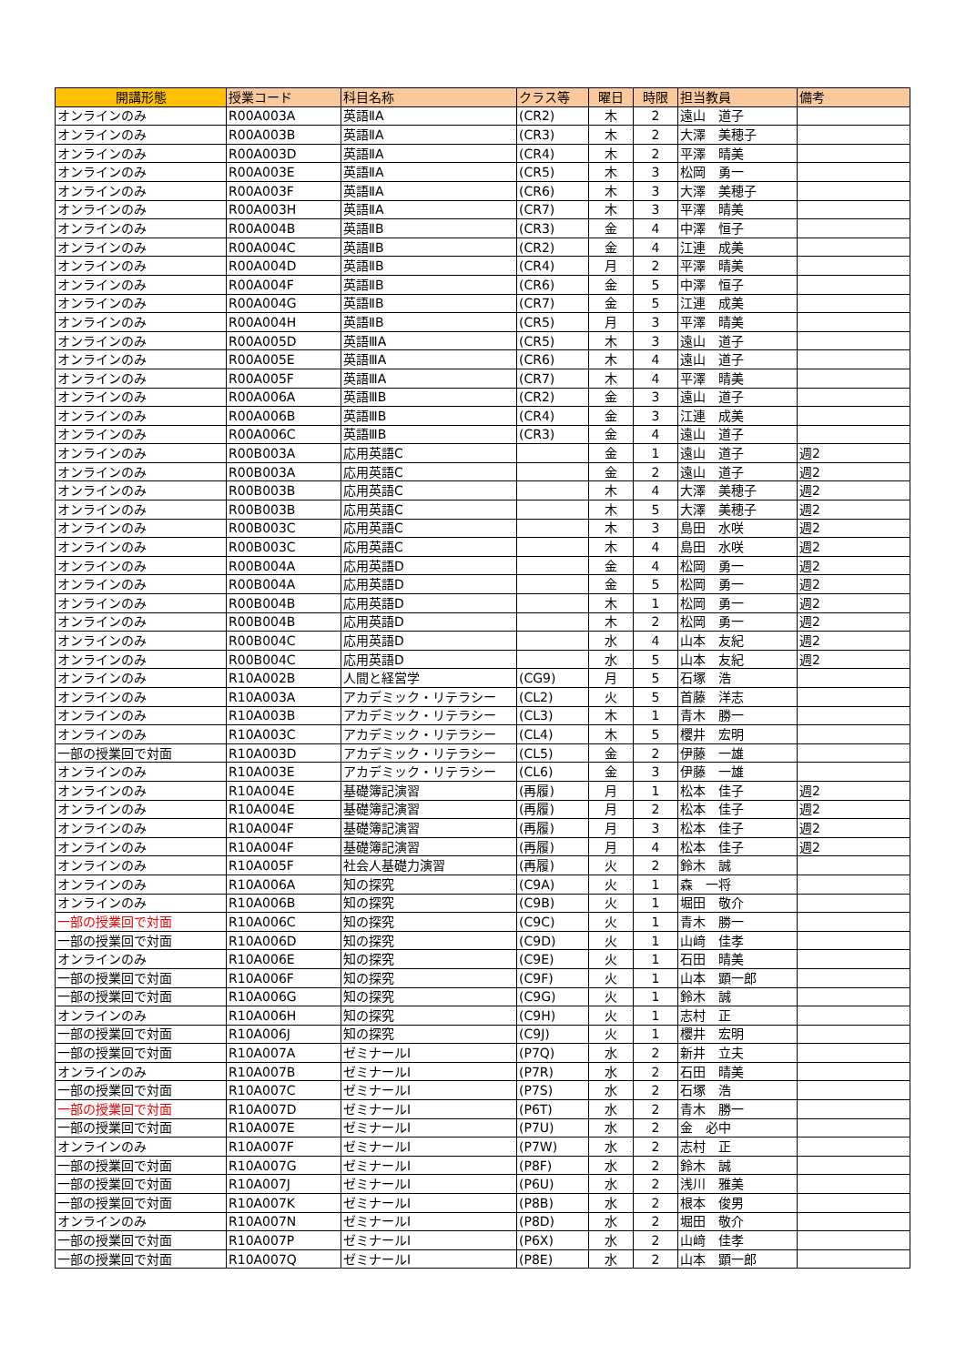| 開講形態 | 授業コード | 科目名称 | クラス等 | 曜日 | 時限 | 担当教員 | 備考 |
| --- | --- | --- | --- | --- | --- | --- | --- |
| オンラインのみ | R00A003A | 英語ⅡA | (CR2) | 木 | 2 | 遠山 道子 | |
| オンラインのみ | R00A003B | 英語ⅡA | (CR3) | 木 | 2 | 大澤 美穂子 | |
| オンラインのみ | R00A003D | 英語ⅡA | (CR4) | 木 | 2 | 平澤 晴美 | |
| オンラインのみ | R00A003E | 英語ⅡA | (CR5) | 木 | 3 | 松岡 勇一 | |
| オンラインのみ | R00A003F | 英語ⅡA | (CR6) | 木 | 3 | 大澤 美穂子 | |
| オンラインのみ | R00A003H | 英語ⅡA | (CR7) | 木 | 3 | 平澤 晴美 | |
| オンラインのみ | R00A004B | 英語ⅡB | (CR3) | 金 | 4 | 中澤 恒子 | |
| オンラインのみ | R00A004C | 英語ⅡB | (CR2) | 金 | 4 | 江連 成美 | |
| オンラインのみ | R00A004D | 英語ⅡB | (CR4) | 月 | 2 | 平澤 晴美 | |
| オンラインのみ | R00A004F | 英語ⅡB | (CR6) | 金 | 5 | 中澤 恒子 | |
| オンラインのみ | R00A004G | 英語ⅡB | (CR7) | 金 | 5 | 江連 成美 | |
| オンラインのみ | R00A004H | 英語ⅡB | (CR5) | 月 | 3 | 平澤 晴美 | |
| オンラインのみ | R00A005D | 英語ⅢA | (CR5) | 木 | 3 | 遠山 道子 | |
| オンラインのみ | R00A005E | 英語ⅢA | (CR6) | 木 | 4 | 遠山 道子 | |
| オンラインのみ | R00A005F | 英語ⅢA | (CR7) | 木 | 4 | 平澤 晴美 | |
| オンラインのみ | R00A006A | 英語ⅢB | (CR2) | 金 | 3 | 遠山 道子 | |
| オンラインのみ | R00A006B | 英語ⅢB | (CR4) | 金 | 3 | 江連 成美 | |
| オンラインのみ | R00A006C | 英語ⅢB | (CR3) | 金 | 4 | 遠山 道子 | |
| オンラインのみ | R00B003A | 応用英語C | | 金 | 1 | 遠山 道子 | 週2 |
| オンラインのみ | R00B003A | 応用英語C | | 金 | 2 | 遠山 道子 | 週2 |
| オンラインのみ | R00B003B | 応用英語C | | 木 | 4 | 大澤 美穂子 | 週2 |
| オンラインのみ | R00B003B | 応用英語C | | 木 | 5 | 大澤 美穂子 | 週2 |
| オンラインのみ | R00B003C | 応用英語C | | 木 | 3 | 島田 水咲 | 週2 |
| オンラインのみ | R00B003C | 応用英語C | | 木 | 4 | 島田 水咲 | 週2 |
| オンラインのみ | R00B004A | 応用英語D | | 金 | 4 | 松岡 勇一 | 週2 |
| オンラインのみ | R00B004A | 応用英語D | | 金 | 5 | 松岡 勇一 | 週2 |
| オンラインのみ | R00B004B | 応用英語D | | 木 | 1 | 松岡 勇一 | 週2 |
| オンラインのみ | R00B004B | 応用英語D | | 木 | 2 | 松岡 勇一 | 週2 |
| オンラインのみ | R00B004C | 応用英語D | | 水 | 4 | 山本 友紀 | 週2 |
| オンラインのみ | R00B004C | 応用英語D | | 水 | 5 | 山本 友紀 | 週2 |
| オンラインのみ | R10A002B | 人間と経営学 | (CG9) | 月 | 5 | 石塚 浩 | |
| オンラインのみ | R10A003A | アカデミック・リテラシー | (CL2) | 火 | 5 | 首藤 洋志 | |
| オンラインのみ | R10A003B | アカデミック・リテラシー | (CL3) | 木 | 1 | 青木 勝一 | |
| オンラインのみ | R10A003C | アカデミック・リテラシー | (CL4) | 木 | 5 | 櫻井 宏明 | |
| 一部の授業回で対面 | R10A003D | アカデミック・リテラシー | (CL5) | 金 | 2 | 伊藤 一雄 | |
| オンラインのみ | R10A003E | アカデミック・リテラシー | (CL6) | 金 | 3 | 伊藤 一雄 | |
| オンラインのみ | R10A004E | 基礎簿記演習 | (再履) | 月 | 1 | 松本 佳子 | 週2 |
| オンラインのみ | R10A004E | 基礎簿記演習 | (再履) | 月 | 2 | 松本 佳子 | 週2 |
| オンラインのみ | R10A004F | 基礎簿記演習 | (再履) | 月 | 3 | 松本 佳子 | 週2 |
| オンラインのみ | R10A004F | 基礎簿記演習 | (再履) | 月 | 4 | 松本 佳子 | 週2 |
| オンラインのみ | R10A005F | 社会人基礎力演習 | (再履) | 火 | 2 | 鈴木 誠 | |
| オンラインのみ | R10A006A | 知の探究 | (C9A) | 火 | 1 | 森 一将 | |
| オンラインのみ | R10A006B | 知の探究 | (C9B) | 火 | 1 | 堀田 敬介 | |
| 一部の授業回で対面 | R10A006C | 知の探究 | (C9C) | 火 | 1 | 青木 勝一 | |
| 一部の授業回で対面 | R10A006D | 知の探究 | (C9D) | 火 | 1 | 山﨑 佳孝 | |
| オンラインのみ | R10A006E | 知の探究 | (C9E) | 火 | 1 | 石田 晴美 | |
| 一部の授業回で対面 | R10A006F | 知の探究 | (C9F) | 火 | 1 | 山本 顕一郎 | |
| 一部の授業回で対面 | R10A006G | 知の探究 | (C9G) | 火 | 1 | 鈴木 誠 | |
| オンラインのみ | R10A006H | 知の探究 | (C9H) | 火 | 1 | 志村 正 | |
| 一部の授業回で対面 | R10A006J | 知の探究 | (C9J) | 火 | 1 | 櫻井 宏明 | |
| 一部の授業回で対面 | R10A007A | ゼミナールⅠ | (P7Q) | 水 | 2 | 新井 立夫 | |
| オンラインのみ | R10A007B | ゼミナールⅠ | (P7R) | 水 | 2 | 石田 晴美 | |
| 一部の授業回で対面 | R10A007C | ゼミナールⅠ | (P7S) | 水 | 2 | 石塚 浩 | |
| 一部の授業回で対面 | R10A007D | ゼミナールⅠ | (P6T) | 水 | 2 | 青木 勝一 | |
| 一部の授業回で対面 | R10A007E | ゼミナールⅠ | (P7U) | 水 | 2 | 金 必中 | |
| オンラインのみ | R10A007F | ゼミナールⅠ | (P7W) | 水 | 2 | 志村 正 | |
| 一部の授業回で対面 | R10A007G | ゼミナールⅠ | (P8F) | 水 | 2 | 鈴木 誠 | |
| 一部の授業回で対面 | R10A007J | ゼミナールⅠ | (P6U) | 水 | 2 | 浅川 雅美 | |
| 一部の授業回で対面 | R10A007K | ゼミナールⅠ | (P8B) | 水 | 2 | 根本 俊男 | |
| オンラインのみ | R10A007N | ゼミナールⅠ | (P8D) | 水 | 2 | 堀田 敬介 | |
| 一部の授業回で対面 | R10A007P | ゼミナールⅠ | (P6X) | 水 | 2 | 山﨑 佳孝 | |
| 一部の授業回で対面 | R10A007Q | ゼミナールⅠ | (P8E) | 水 | 2 | 山本 顕一郎 | |